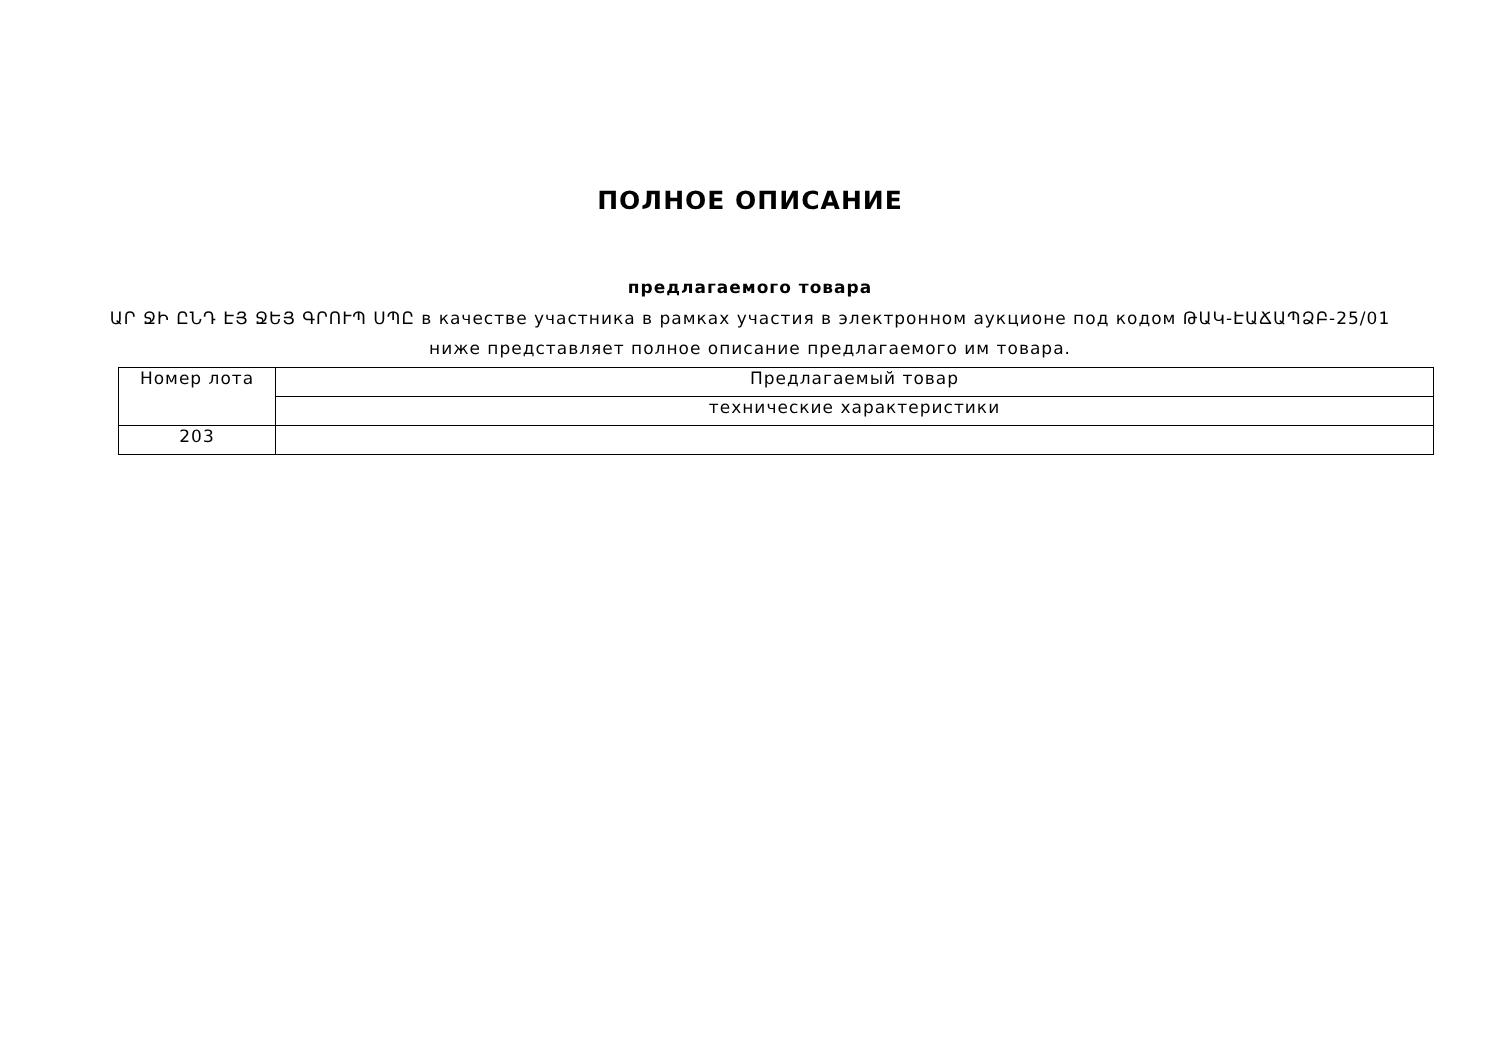ПОЛНОЕ ОПИСАНИЕ
предлагаемого товара
ԱՐ ՋԻ ԸՆԴ ԷՅ ՋԵՅ ԳՐՈՒՊ ՍՊԸ в качестве участника в рамках участия в электронном аукционе под кодом ԹԱԿ-ԷԱՃԱՊՁԲ-25/01
ниже представляет полное описание предлагаемого им товара.
| Номер лота | Предлагаемый товар |
| --- | --- |
| | технические характеристики |
| 203 | |